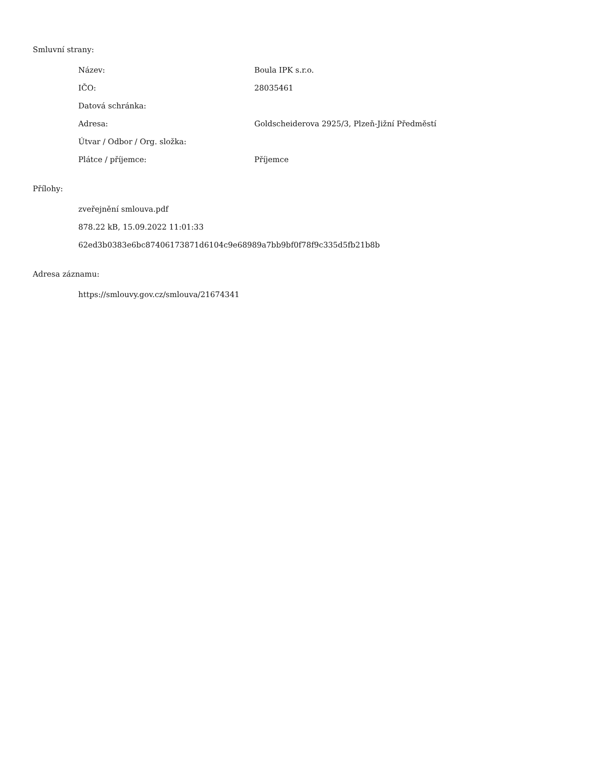Smluvní strany:
| Název: | Boula IPK s.r.o. |
| IČO: | 28035461 |
| Datová schránka: | |
| Adresa: | Goldscheiderova 2925/3, Plzeň-Jižní Předměstí |
| Útvar / Odbor / Org. složka: | |
| Plátce / příjemce: | Příjemce |
Přílohy:
zveřejnění smlouva.pdf
878.22 kB, 15.09.2022 11:01:33
62ed3b0383e6bc87406173871d6104c9e68989a7bb9bf0f78f9c335d5fb21b8b
Adresa záznamu:
https://smlouvy.gov.cz/smlouva/21674341